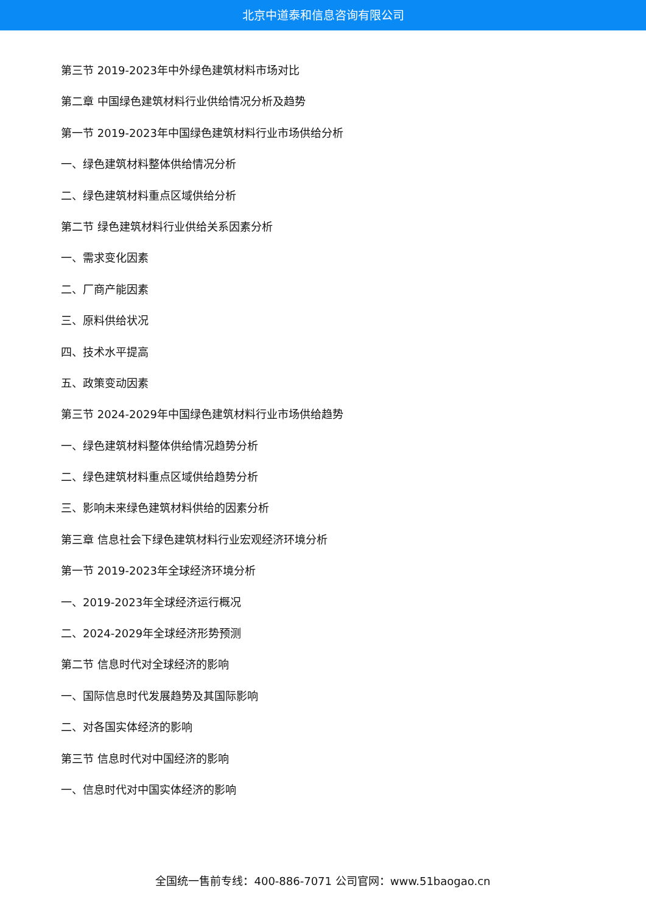北京中道泰和信息咨询有限公司
第三节 2019-2023年中外绿色建筑材料市场对比
第二章 中国绿色建筑材料行业供给情况分析及趋势
第一节 2019-2023年中国绿色建筑材料行业市场供给分析
一、绿色建筑材料整体供给情况分析
二、绿色建筑材料重点区域供给分析
第二节 绿色建筑材料行业供给关系因素分析
一、需求变化因素
二、厂商产能因素
三、原料供给状况
四、技术水平提高
五、政策变动因素
第三节 2024-2029年中国绿色建筑材料行业市场供给趋势
一、绿色建筑材料整体供给情况趋势分析
二、绿色建筑材料重点区域供给趋势分析
三、影响未来绿色建筑材料供给的因素分析
第三章 信息社会下绿色建筑材料行业宏观经济环境分析
第一节 2019-2023年全球经济环境分析
一、2019-2023年全球经济运行概况
二、2024-2029年全球经济形势预测
第二节 信息时代对全球经济的影响
一、国际信息时代发展趋势及其国际影响
二、对各国实体经济的影响
第三节 信息时代对中国经济的影响
一、信息时代对中国实体经济的影响
全国统一售前专线：400-886-7071 公司官网：www.51baogao.cn